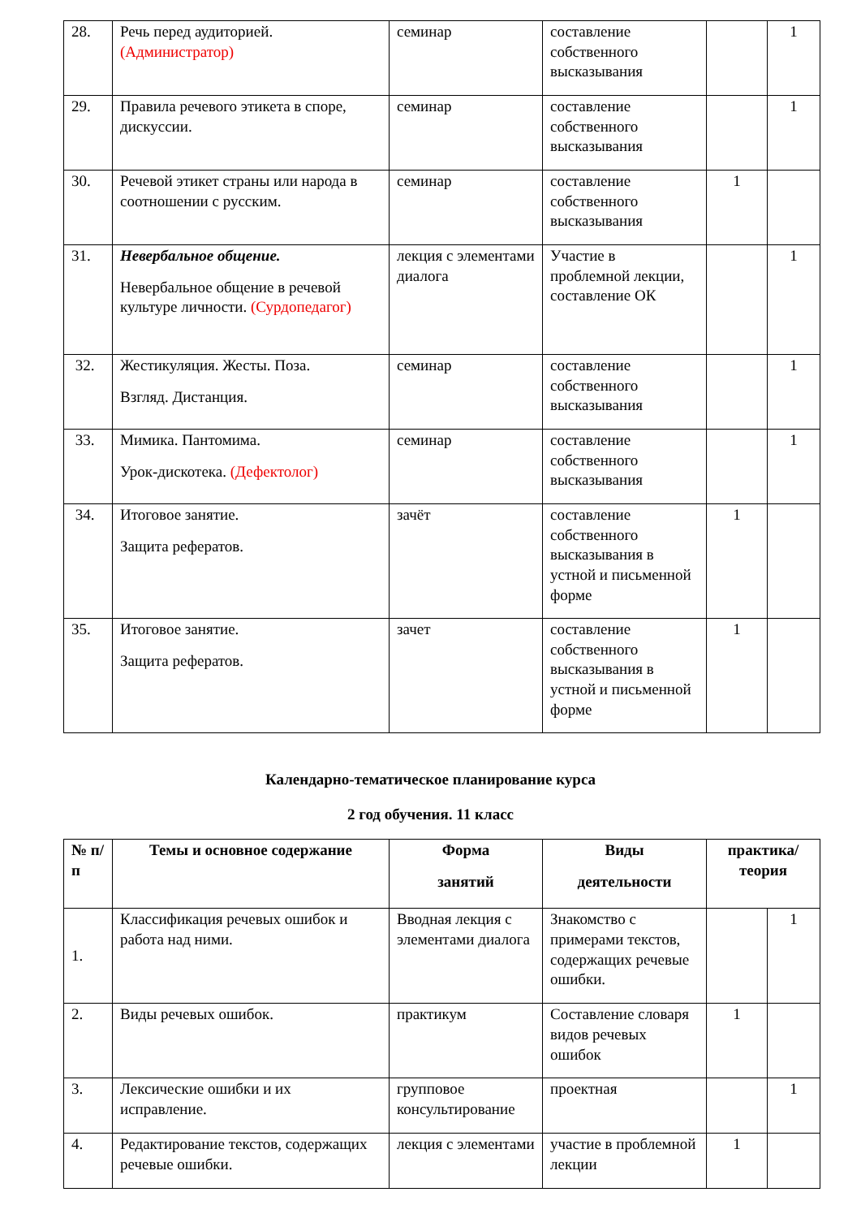| 28. | Речь перед аудиторией. (Администратор) | семинар | составление собственного высказывания | | 1 |
| 29. | Правила речевого этикета в споре, дискуссии. | семинар | составление собственного высказывания | | 1 |
| 30. | Речевой этикет страны или народа в соотношении с русским. | семинар | составление собственного высказывания | 1 | |
| 31. | Невербальное общение. Невербальное общение в речевой культуре личности. (Сурдопедагог) | лекция с элементами диалога | Участие в проблемной лекции, составление ОК | | 1 |
| 32. | Жестикуляция. Жесты. Поза. Взгляд. Дистанция. | семинар | составление собственного высказывания | | 1 |
| 33. | Мимика. Пантомима. Урок-дискотека. (Дефектолог) | семинар | составление собственного высказывания | | 1 |
| 34. | Итоговое занятие. Защита рефератов. | зачёт | составление собственного высказывания в устной и письменной форме | 1 | |
| 35. | Итоговое занятие. Защита рефератов. | зачет | составление собственного высказывания в устной и письменной форме | 1 | |
Календарно-тематическое планирование курса
2 год обучения. 11 класс
| № п/п | Темы и основное содержание | Форма занятий | Виды деятельности | практика/ теория | |
| --- | --- | --- | --- | --- | --- |
| 1. | Классификация речевых ошибок и работа над ними. | Вводная лекция с элементами диалога | Знакомство с примерами текстов, содержащих речевые ошибки. | | 1 |
| 2. | Виды речевых ошибок. | практикум | Составление словаря видов речевых ошибок | 1 | |
| 3. | Лексические ошибки и их исправление. | групповое консультирование | проектная | | 1 |
| 4. | Редактирование текстов, содержащих речевые ошибки. | лекция с элементами | участие в проблемной лекции | 1 | |